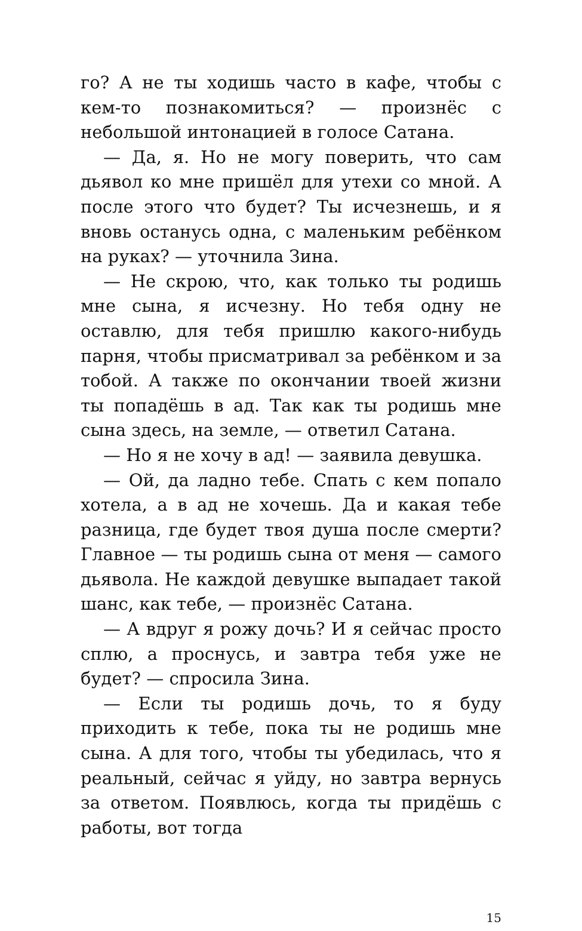го? А не ты ходишь часто в кафе, чтобы с кем-то познакомиться? — произнёс с небольшой интонацией в голосе Сатана.
— Да, я. Но не могу поверить, что сам дьявол ко мне пришёл для утехи со мной. А после этого что будет? Ты исчезнешь, и я вновь останусь одна, с маленьким ребёнком на руках? — уточнила Зина.
— Не скрою, что, как только ты родишь мне сына, я исчезну. Но тебя одну не оставлю, для тебя пришлю какого-нибудь парня, чтобы присматривал за ребёнком и за тобой. А также по окончании твоей жизни ты попадёшь в ад. Так как ты родишь мне сына здесь, на земле, — ответил Сатана.
— Но я не хочу в ад! — заявила девушка.
— Ой, да ладно тебе. Спать с кем попало хотела, а в ад не хочешь. Да и какая тебе разница, где будет твоя душа после смерти? Главное — ты родишь сына от меня — самого дьявола. Не каждой девушке выпадает такой шанс, как тебе, — произнёс Сатана.
— А вдруг я рожу дочь? И я сейчас просто сплю, а проснусь, и завтра тебя уже не будет? — спросила Зина.
— Если ты родишь дочь, то я буду приходить к тебе, пока ты не родишь мне сына. А для того, чтобы ты убедилась, что я реальный, сейчас я уйду, но завтра вернусь за ответом. Появлюсь, когда ты придёшь с работы, вот тогда
15